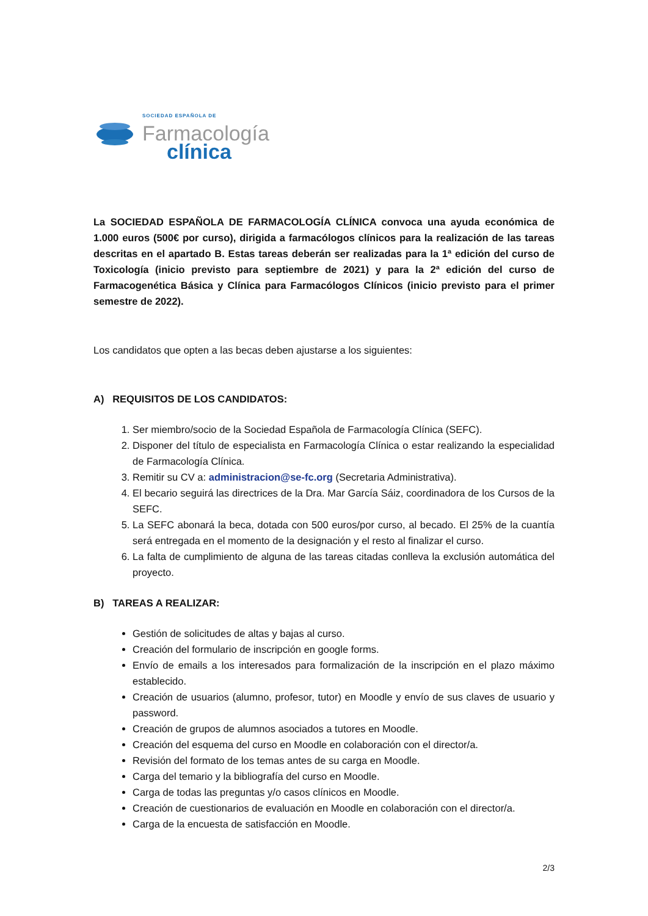SOCIEDAD ESPAÑOLA DE
Farmacología
clínica
La SOCIEDAD ESPAÑOLA DE FARMACOLOGÍA CLÍNICA convoca una ayuda económica de 1.000 euros (500€ por curso), dirigida a farmacólogos clínicos para la realización de las tareas descritas en el apartado B. Estas tareas deberán ser realizadas para la 1ª edición del curso de Toxicología (inicio previsto para septiembre de 2021) y para la 2ª edición del curso de Farmacogenética Básica y Clínica para Farmacólogos Clínicos (inicio previsto para el primer semestre de 2022).
Los candidatos que opten a las becas deben ajustarse a los siguientes:
A) REQUISITOS DE LOS CANDIDATOS:
1. Ser miembro/socio de la Sociedad Española de Farmacología Clínica (SEFC).
2. Disponer del título de especialista en Farmacología Clínica o estar realizando la especialidad de Farmacología Clínica.
3. Remitir su CV a: administracion@se-fc.org (Secretaria Administrativa).
4. El becario seguirá las directrices de la Dra. Mar García Sáiz, coordinadora de los Cursos de la SEFC.
5. La SEFC abonará la beca, dotada con 500 euros/por curso, al becado. El 25% de la cuantía será entregada en el momento de la designación y el resto al finalizar el curso.
6. La falta de cumplimiento de alguna de las tareas citadas conlleva la exclusión automática del proyecto.
B) TAREAS A REALIZAR:
Gestión de solicitudes de altas y bajas al curso.
Creación del formulario de inscripción en google forms.
Envío de emails a los interesados para formalización de la inscripción en el plazo máximo establecido.
Creación de usuarios (alumno, profesor, tutor) en Moodle y envío de sus claves de usuario y password.
Creación de grupos de alumnos asociados a tutores en Moodle.
Creación del esquema del curso en Moodle en colaboración con el director/a.
Revisión del formato de los temas antes de su carga en Moodle.
Carga del temario y la bibliografía del curso en Moodle.
Carga de todas las preguntas y/o casos clínicos en Moodle.
Creación de cuestionarios de evaluación en Moodle en colaboración con el director/a.
Carga de la encuesta de satisfacción en Moodle.
2/3